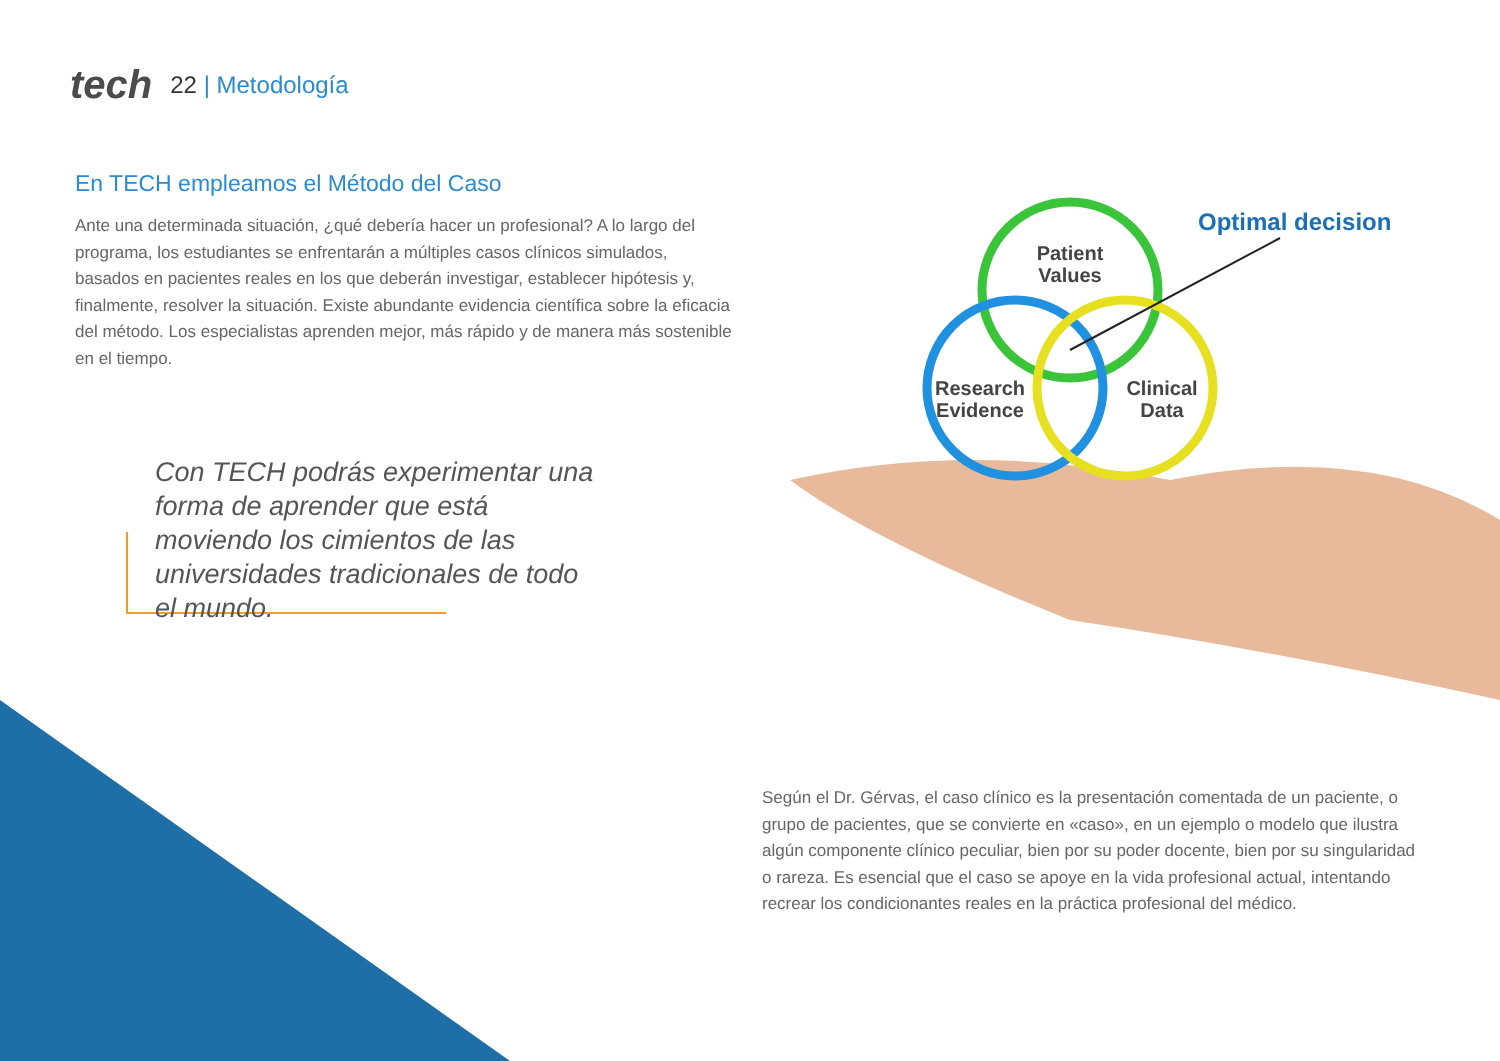tech
22 | Metodología
En TECH empleamos el Método del Caso
Ante una determinada situación, ¿qué debería hacer un profesional? A lo largo del programa, los estudiantes se enfrentarán a múltiples casos clínicos simulados, basados en pacientes reales en los que deberán investigar, establecer hipótesis y, finalmente, resolver la situación. Existe abundante evidencia científica sobre la eficacia del método. Los especialistas aprenden mejor, más rápido y de manera más sostenible en el tiempo.
Con TECH podrás experimentar una forma de aprender que está moviendo los cimientos de las universidades tradicionales de todo el mundo.
Patient
Values
Research
Evidence
Clinical
Data
Optimal decision
Según el Dr. Gérvas, el caso clínico es la presentación comentada de un paciente, o grupo de pacientes, que se convierte en «caso», en un ejemplo o modelo que ilustra algún componente clínico peculiar, bien por su poder docente, bien por su singularidad o rareza. Es esencial que el caso se apoye en la vida profesional actual, intentando recrear los condicionantes reales en la práctica profesional del médico.